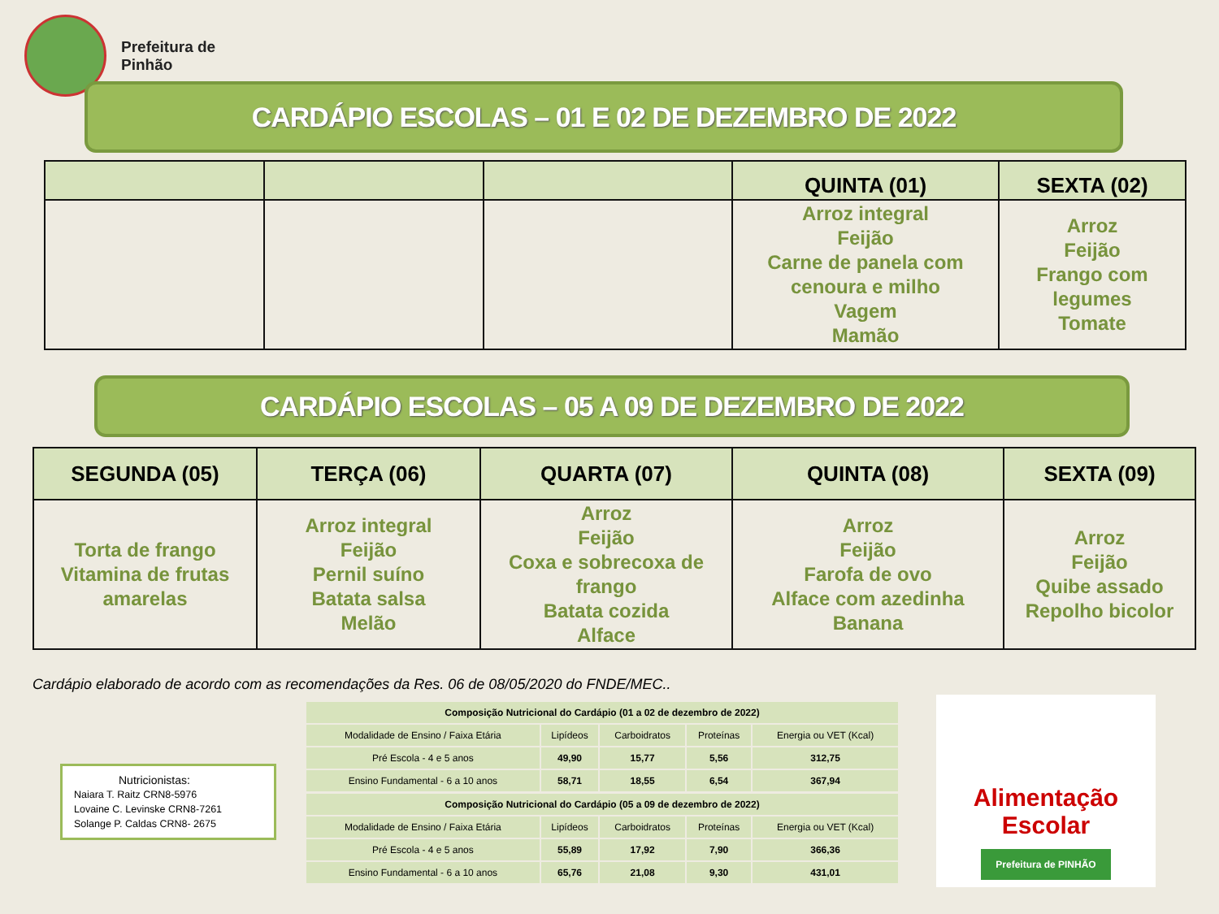Prefeitura de
Pinhão
CARDÁPIO ESCOLAS – 01 E 02 DE DEZEMBRO DE 2022
| | | | QUINTA (01) | SEXTA (02) |
| --- | --- | --- | --- | --- |
| | | | Arroz integral Feijão Carne de panela com cenoura e milho Vagem Mamão | Arroz Feijão Frango com legumes Tomate |
CARDÁPIO ESCOLAS – 05 A 09 DE DEZEMBRO DE 2022
| SEGUNDA (05) | TERÇA (06) | QUARTA (07) | QUINTA (08) | SEXTA (09) |
| --- | --- | --- | --- | --- |
| Torta de frango Vitamina de frutas amarelas | Arroz integral Feijão Pernil suíno Batata salsa Melão | Arroz Feijão Coxa e sobrecoxa de frango Batata cozida Alface | Arroz Feijão Farofa de ovo Alface com azedinha Banana | Arroz Feijão Quibe assado Repolho bicolor |
Cardápio elaborado de acordo com as recomendações da Res. 06 de 08/05/2020 do FNDE/MEC..
Nutricionistas:
Naiara T. Raitz CRN8-5976
Lovaine C. Levinske CRN8-7261
Solange P. Caldas CRN8- 2675
| Composição Nutricional do Cardápio (01 a 02 de dezembro de 2022) | | | | |
| Modalidade de Ensino / Faixa Etária | Lipídeos | Carboidratos | Proteínas | Energia ou VET (Kcal) |
| Pré Escola - 4 e 5 anos | 49,90 | 15,77 | 5,56 | 312,75 |
| Ensino Fundamental - 6 a 10 anos | 58,71 | 18,55 | 6,54 | 367,94 |
| Composição Nutricional do Cardápio (05 a 09 de dezembro de 2022) | | | | |
| Modalidade de Ensino / Faixa Etária | Lipídeos | Carboidratos | Proteínas | Energia ou VET (Kcal) |
| Pré Escola - 4 e 5 anos | 55,89 | 17,92 | 7,90 | 366,36 |
| Ensino Fundamental - 6 a 10 anos | 65,76 | 21,08 | 9,30 | 431,01 |
Alimentação Escolar
Prefeitura de PINHÃO